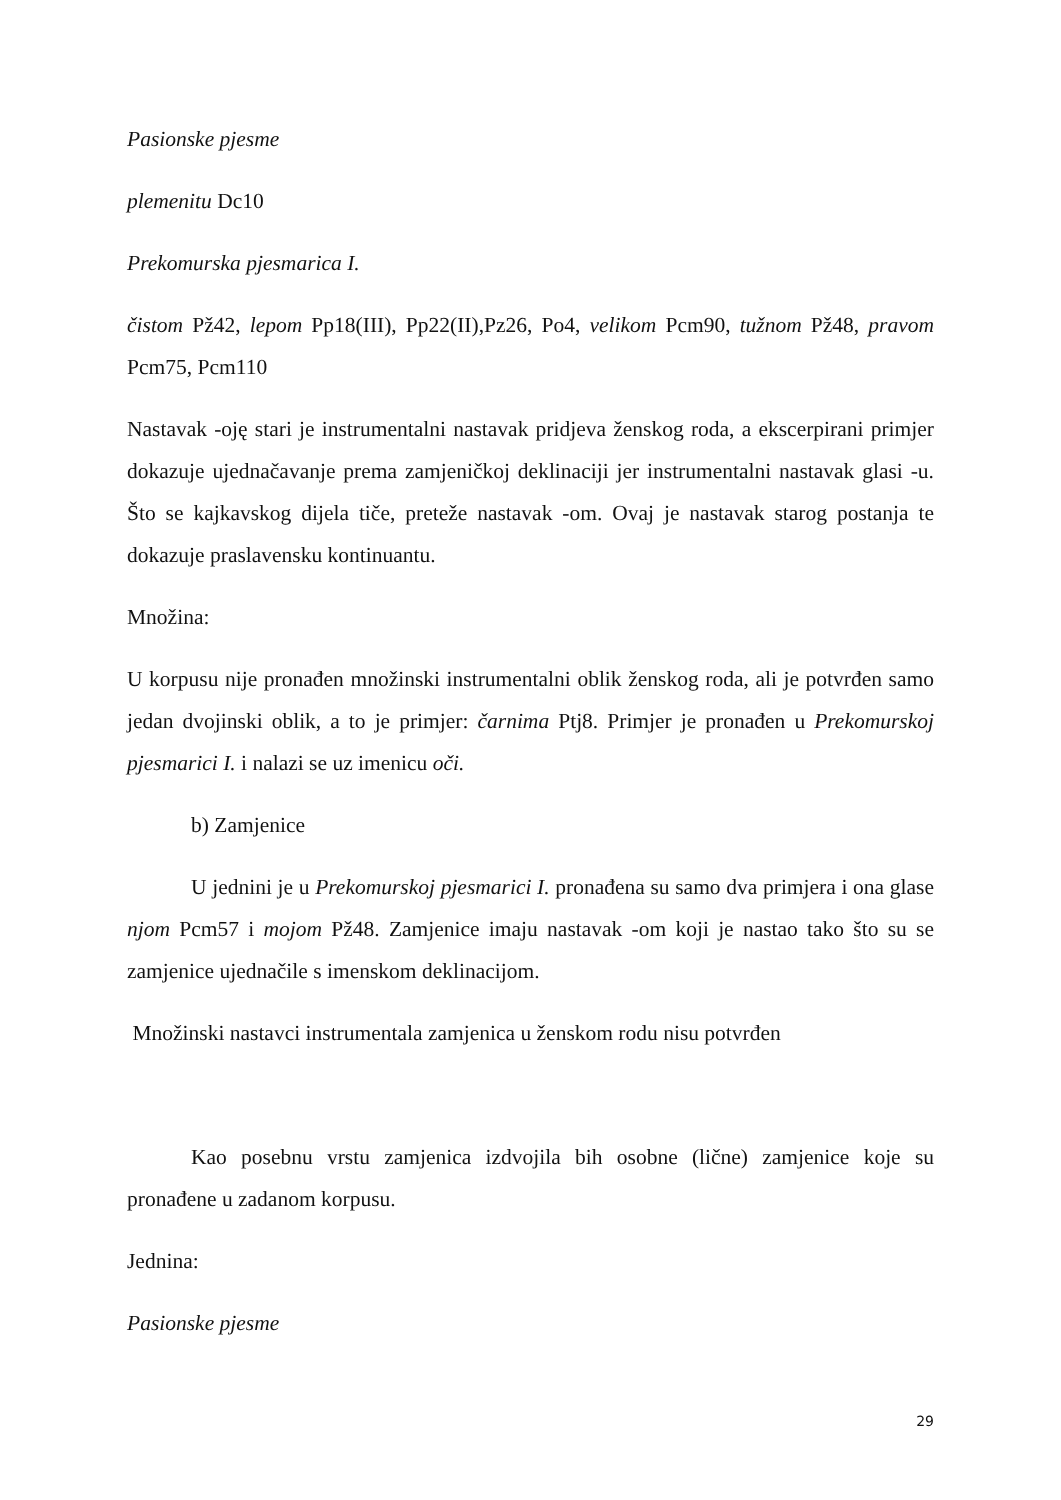Pasionske pjesme
plemenitu Dc10
Prekomurska pjesmarica I.
čistom Pž42, lepom Pp18(III), Pp22(II),Pz26, Po4, velikom Pcm90, tužnom Pž48, pravom Pcm75, Pcm110
Nastavak -oję stari je instrumentalni nastavak pridjeva ženskog roda, a ekscerpirani primjer dokazuje ujednačavanje prema zamjeničkoj deklinaciji jer instrumentalni nastavak glasi -u. Što se kajkavskog dijela tiče, preteže nastavak -om. Ovaj je nastavak starog postanja te dokazuje praslavensku kontinuantu.
Množina:
U korpusu nije pronađen množinski instrumentalni oblik ženskog roda, ali je potvrđen samo jedan dvojinski oblik, a to je primjer: čarnima Ptj8. Primjer je pronađen u Prekomurskoj pjesmarici I. i nalazi se uz imenicu oči.
b) Zamjenice
U jednini je u Prekomurskoj pjesmarici I. pronađena su samo dva primjera i ona glase njom Pcm57 i mojom Pž48. Zamjenice imaju nastavak -om koji je nastao tako što su se zamjenice ujednačile s imenskom deklinacijom.
Množinski nastavci instrumentala zamjenica u ženskom rodu nisu potvrđen
Kao posebnu vrstu zamjenica izdvojila bih osobne (lične) zamjenice koje su pronađene u zadanom korpusu.
Jednina:
Pasionske pjesme
29